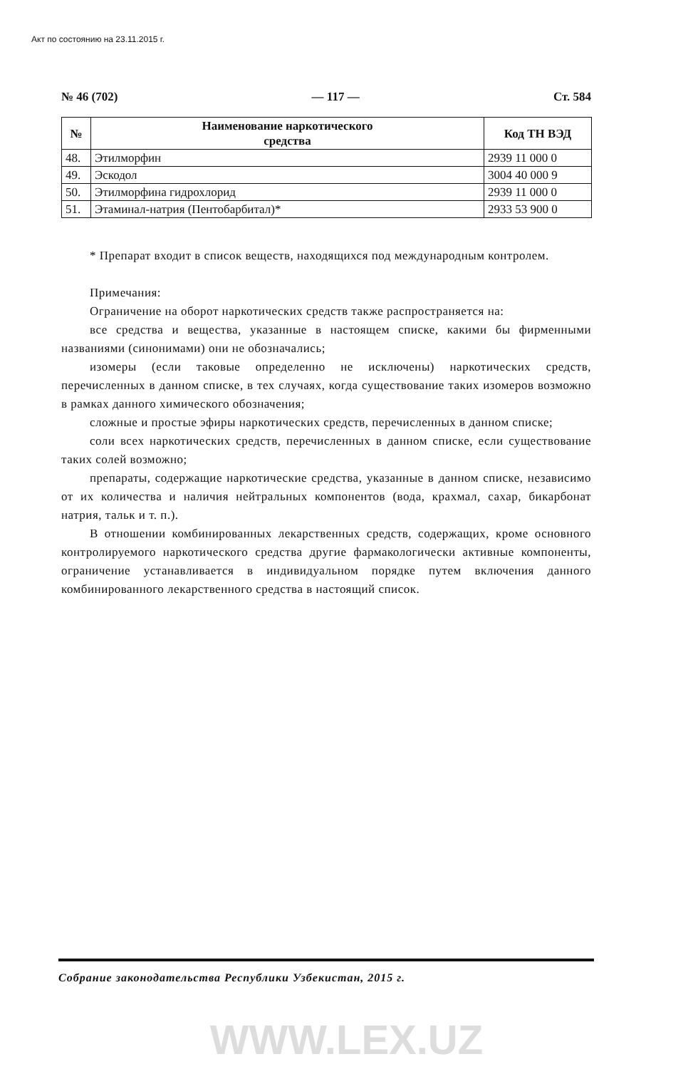Акт по состоянию на 23.11.2015 г.
№ 46 (702) — 117 — Ст. 584
| № | Наименование наркотического средства | Код ТН ВЭД |
| --- | --- | --- |
| 48. | Этилморфин | 2939 11 000 0 |
| 49. | Эскодол | 3004 40 000 9 |
| 50. | Этилморфина гидрохлорид | 2939 11 000 0 |
| 51. | Этаминал-натрия (Пентобарбитал)* | 2933 53 900 0 |
* Препарат входит в список веществ, находящихся под международным контролем.
Примечания:
Ограничение на оборот наркотических средств также распространяется на:
все средства и вещества, указанные в настоящем списке, какими бы фирменными названиями (синонимами) они не обозначались;
изомеры (если таковые определенно не исключены) наркотических средств, перечисленных в данном списке, в тех случаях, когда существование таких изомеров возможно в рамках данного химического обозначения;
сложные и простые эфиры наркотических средств, перечисленных в данном списке;
соли всех наркотических средств, перечисленных в данном списке, если существование таких солей возможно;
препараты, содержащие наркотические средства, указанные в данном списке, независимо от их количества и наличия нейтральных компонентов (вода, крахмал, сахар, бикарбонат натрия, тальк и т. п.).
В отношении комбинированных лекарственных средств, содержащих, кроме основного контролируемого наркотического средства другие фармакологически активные компоненты, ограничение устанавливается в индивидуальном порядке путем включения данного комбинированного лекарственного средства в настоящий список.
Собрание законодательства Республики Узбекистан, 2015 г.
WWW.LEX.UZ